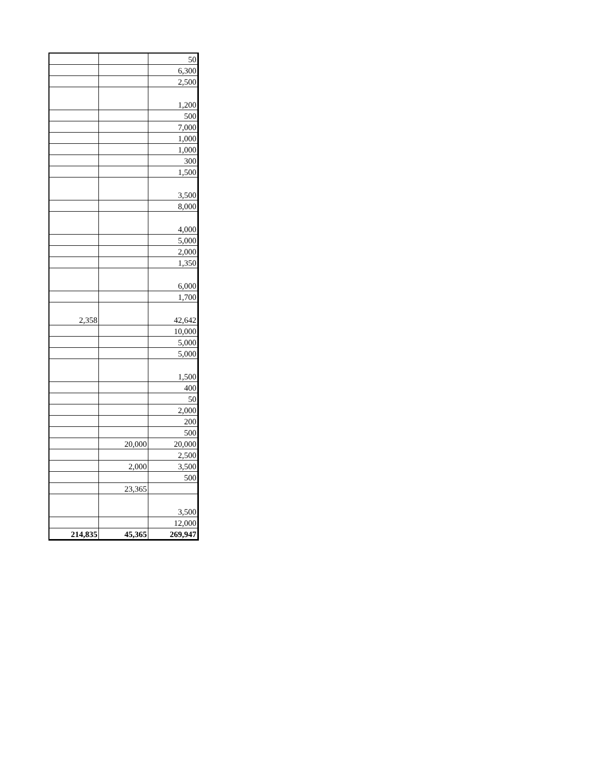| | | 50 |
| | | 6,300 |
| | | 2,500 |
| | | 1,200 |
| | | 500 |
| | | 7,000 |
| | | 1,000 |
| | | 1,000 |
| | | 300 |
| | | 1,500 |
| | | 3,500 |
| | | 8,000 |
| | | 4,000 |
| | | 5,000 |
| | | 2,000 |
| | | 1,350 |
| | | 6,000 |
| | | 1,700 |
| 2,358 | | 42,642 |
| | | 10,000 |
| | | 5,000 |
| | | 5,000 |
| | | 1,500 |
| | | 400 |
| | | 50 |
| | | 2,000 |
| | | 200 |
| | | 500 |
| | 20,000 | 20,000 |
| | | 2,500 |
| | 2,000 | 3,500 |
| | | 500 |
| | 23,365 | |
| | | 3,500 |
| | | 12,000 |
| 214,835 | 45,365 | 269,947 |